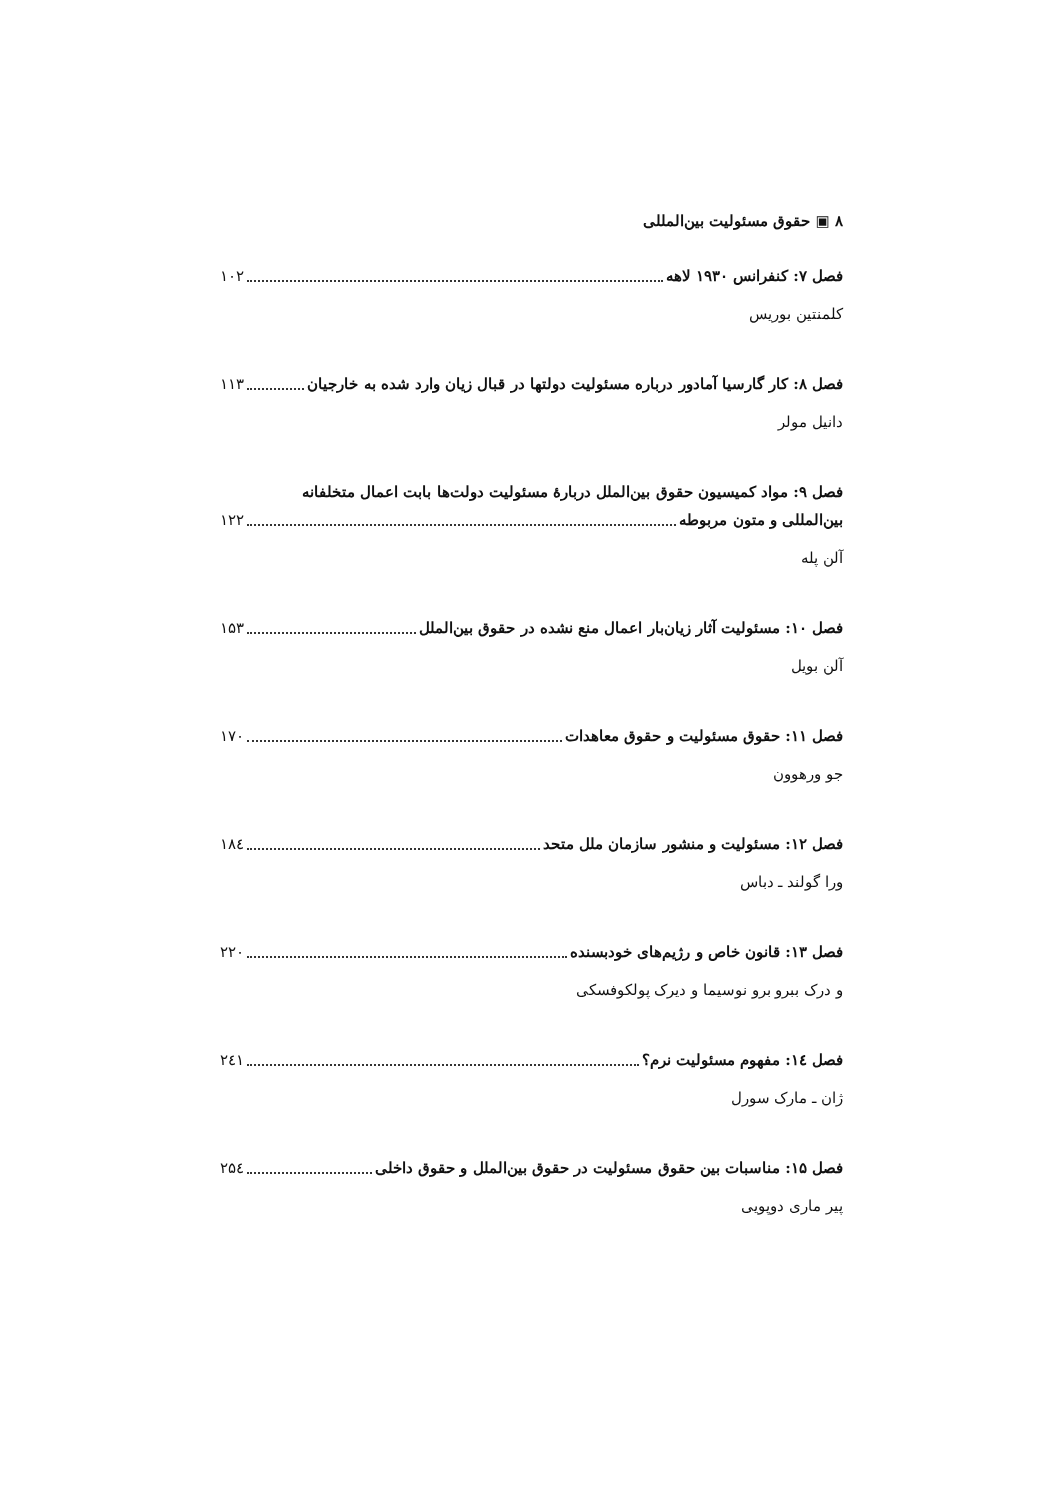۸ ▣ حقوق مسئولیت بین‌المللی
فصل ۷: کنفرانس ۱۹۳۰ لاهه ۱۰۲
کلمنتین بوریس
فصل ۸: کار گارسیا آمادور درباره مسئولیت دولتها در قبال زیان وارد شده به خارجیان ۱۱۳
دانیل مولر
فصل ۹: مواد کمیسیون حقوق بین‌الملل دربارهٔ مسئولیت دولت‌ها بابت اعمال متخلفانه
بین‌المللی و متون مربوطه ۱۲۲
آلن پله
فصل ۱۰: مسئولیت آثار زیان‌بار اعمال منع نشده در حقوق بین‌الملل ۱۵۳
آلن بویل
فصل ۱۱: حقوق مسئولیت و حقوق معاهدات ۱۷۰
جو ورهوون
فصل ۱۲: مسئولیت و منشور سازمان ملل متحد ۱۸٤
ورا گولند ـ دباس
فصل ۱۳: قانون خاص و رژیم‌های خودبسنده ۲۲۰
و درک ببرو برو نوسیما و دیرک پولکوفسکی
فصل ۱٤: مفهوم مسئولیت نرم؟ ۲٤۱
ژان ـ مارک سورل
فصل ۱۵: مناسبات بین حقوق مسئولیت در حقوق بین‌الملل و حقوق داخلی ۲۵٤
پیر ماری دوپویی